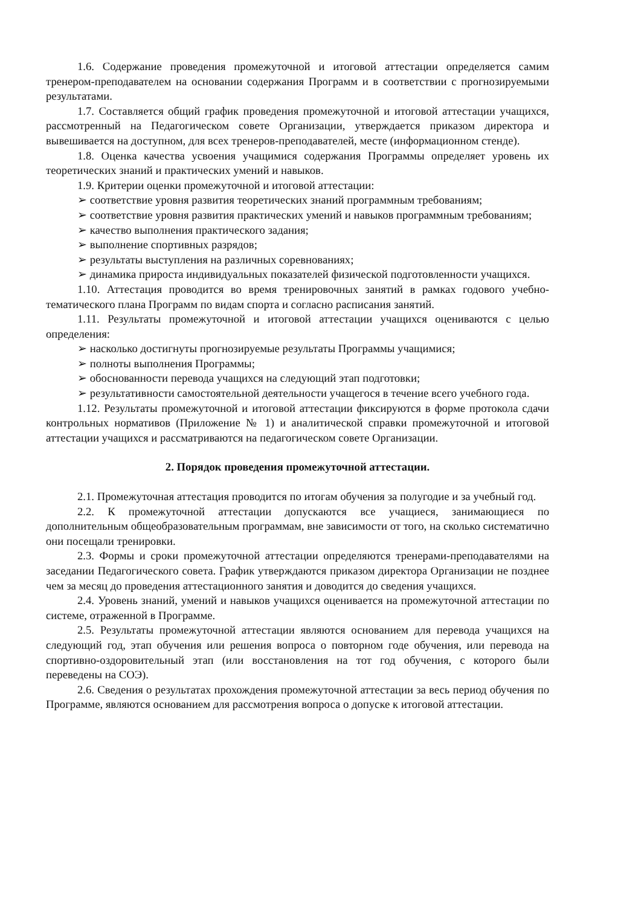1.6. Содержание проведения промежуточной и итоговой аттестации определяется самим тренером-преподавателем на основании содержания Программ и в соответствии с прогнозируемыми результатами.
1.7. Составляется общий график проведения промежуточной и итоговой аттестации учащихся, рассмотренный на Педагогическом совете Организации, утверждается приказом директора и вывешивается на доступном, для всех тренеров-преподавателей, месте (информационном стенде).
1.8. Оценка качества усвоения учащимися содержания Программы определяет уровень их теоретических знаний и практических умений и навыков.
1.9. Критерии оценки промежуточной и итоговой аттестации:
➢ соответствие уровня развития теоретических знаний программным требованиям;
➢ соответствие уровня развития практических умений и навыков программным требованиям;
➢ качество выполнения практического задания;
➢ выполнение спортивных разрядов;
➢ результаты выступления на различных соревнованиях;
➢ динамика прироста индивидуальных показателей физической подготовленности учащихся.
1.10. Аттестация проводится во время тренировочных занятий в рамках годового учебно-тематического плана Программ по видам спорта и согласно расписания занятий.
1.11. Результаты промежуточной и итоговой аттестации учащихся оцениваются с целью определения:
➢ насколько достигнуты прогнозируемые результаты Программы учащимися;
➢ полноты выполнения Программы;
➢ обоснованности перевода учащихся на следующий этап подготовки;
➢ результативности самостоятельной деятельности учащегося в течение всего учебного года.
1.12. Результаты промежуточной и итоговой аттестации фиксируются в форме протокола сдачи контрольных нормативов (Приложение № 1) и аналитической справки промежуточной и итоговой аттестации учащихся и рассматриваются на педагогическом совете Организации.
2. Порядок проведения промежуточной аттестации.
2.1. Промежуточная аттестация проводится по итогам обучения за полугодие и за учебный год.
2.2. К промежуточной аттестации допускаются все учащиеся, занимающиеся по дополнительным общеобразовательным программам, вне зависимости от того, на сколько систематично они посещали тренировки.
2.3. Формы и сроки промежуточной аттестации определяются тренерами-преподавателями на заседании Педагогического совета. График утверждаются приказом директора Организации не позднее чем за месяц до проведения аттестационного занятия и доводится до сведения учащихся.
2.4. Уровень знаний, умений и навыков учащихся оценивается на промежуточной аттестации по системе, отраженной в Программе.
2.5. Результаты промежуточной аттестации являются основанием для перевода учащихся на следующий год, этап обучения или решения вопроса о повторном годе обучения, или перевода на спортивно-оздоровительный этап (или восстановления на тот год обучения, с которого были переведены на СОЭ).
2.6. Сведения о результатах прохождения промежуточной аттестации за весь период обучения по Программе, являются основанием для рассмотрения вопроса о допуске к итоговой аттестации.